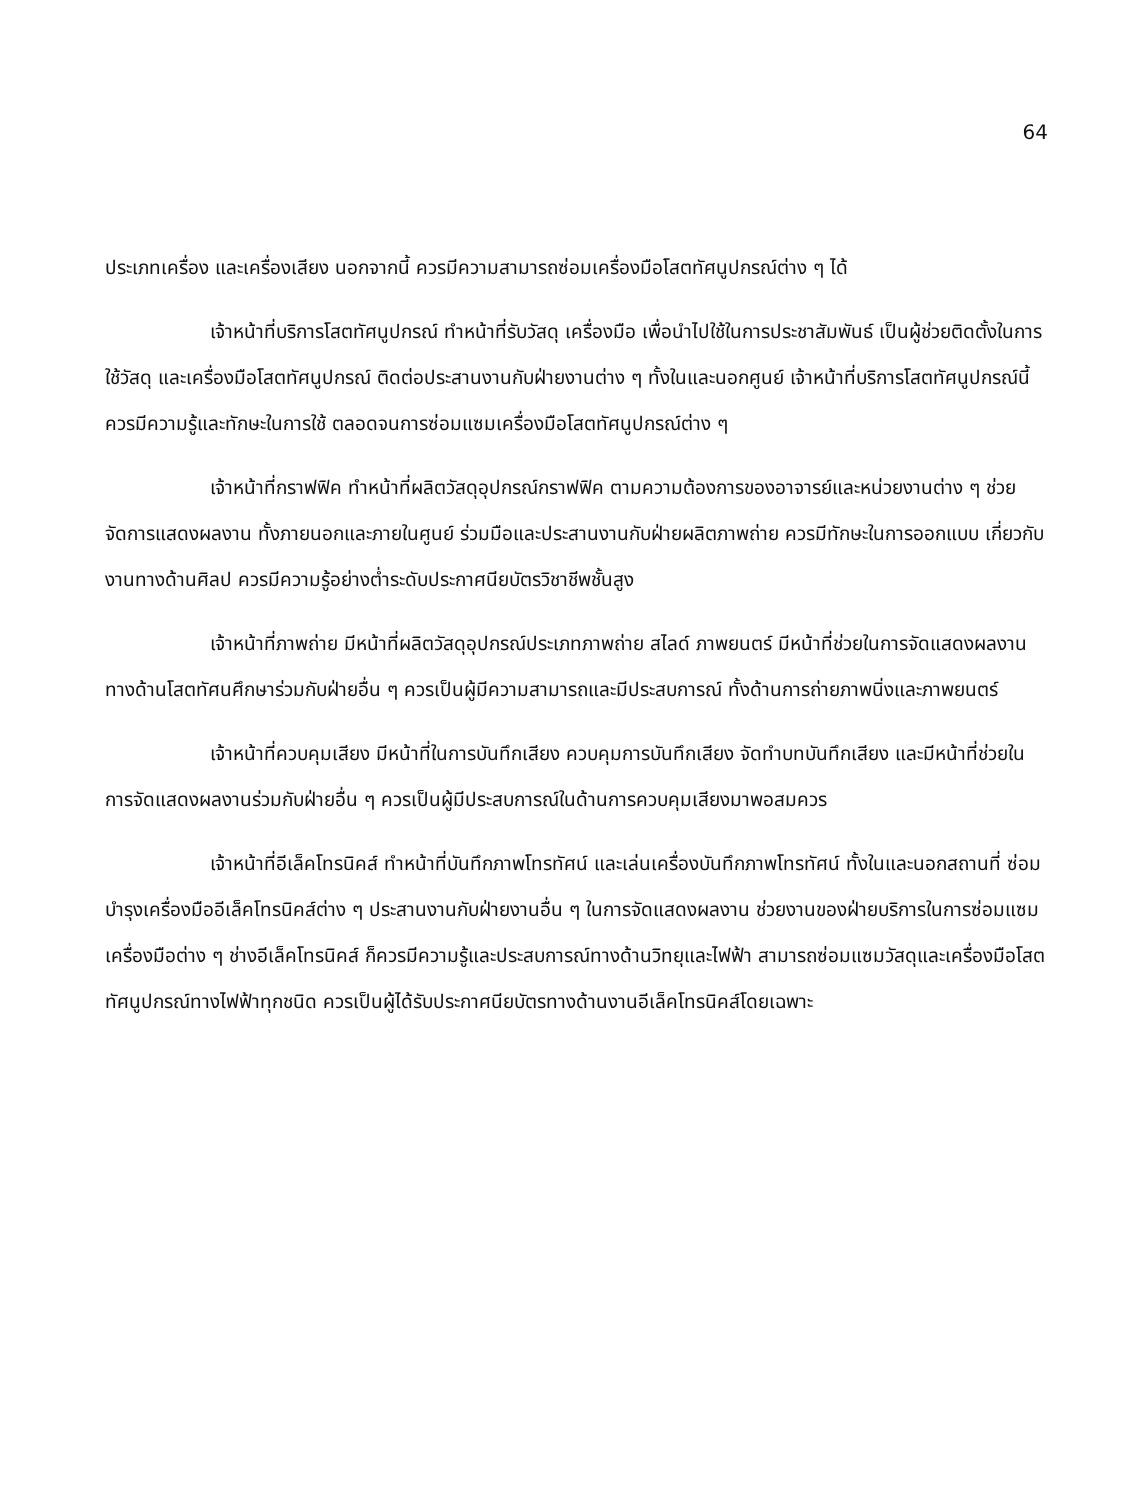64
ประเภทเครื่อง และเครื่องเสียง นอกจากนี้ ควรมีความสามารถซ่อมเครื่องมือโสตทัศนูปกรณ์ต่าง ๆ ได้
เจ้าหน้าที่บริการโสตทัศนูปกรณ์ ทำหน้าที่รับวัสดุ เครื่องมือ เพื่อนำไปใช้ในการประชาสัมพันธ์ เป็นผู้ช่วยติดตั้งในการใช้วัสดุ และเครื่องมือโสตทัศนูปกรณ์ ติดต่อประสานงานกับฝ่ายงานต่าง ๆ ทั้งในและนอกศูนย์ เจ้าหน้าที่บริการโสตทัศนูปกรณ์นี้ควรมีความรู้และทักษะในการใช้ ตลอดจนการซ่อมแซมเครื่องมือโสตทัศนูปกรณ์ต่าง ๆ
เจ้าหน้าที่กราฟฟิค ทำหน้าที่ผลิตวัสดุอุปกรณ์กราฟฟิค ตามความต้องการของอาจารย์และหน่วยงานต่าง ๆ ช่วยจัดการแสดงผลงาน ทั้งภายนอกและภายในศูนย์ ร่วมมือและประสานงานกับฝ่ายผลิตภาพถ่าย ควรมีทักษะในการออกแบบ เกี่ยวกับงานทางด้านศิลป ควรมีความรู้อย่างต่ำระดับประกาศนียบัตรวิชาชีพชั้นสูง
เจ้าหน้าที่ภาพถ่าย มีหน้าที่ผลิตวัสดุอุปกรณ์ประเภทภาพถ่าย สไลด์ ภาพยนตร์ มีหน้าที่ช่วยในการจัดแสดงผลงาน ทางด้านโสตทัศนศึกษาร่วมกับฝ่ายอื่น ๆ ควรเป็นผู้มีความสามารถและมีประสบการณ์ ทั้งด้านการถ่ายภาพนิ่งและภาพยนตร์
เจ้าหน้าที่ควบคุมเสียง มีหน้าที่ในการบันทึกเสียง ควบคุมการบันทึกเสียง จัดทำบทบันทึกเสียง และมีหน้าที่ช่วยในการจัดแสดงผลงานร่วมกับฝ่ายอื่น ๆ ควรเป็นผู้มีประสบการณ์ในด้านการควบคุมเสียงมาพอสมควร
เจ้าหน้าที่อีเล็คโทรนิคส์ ทำหน้าที่บันทึกภาพโทรทัศน์ และเล่นเครื่องบันทึกภาพโทรทัศน์ ทั้งในและนอกสถานที่ ซ่อมบำรุงเครื่องมืออีเล็คโทรนิคส์ต่าง ๆ ประสานงานกับฝ่ายงานอื่น ๆ ในการจัดแสดงผลงาน ช่วยงานของฝ่ายบริการในการซ่อมแซมเครื่องมือต่าง ๆ ช่างอีเล็คโทรนิคส์ ก็ควรมีความรู้และประสบการณ์ทางด้านวิทยุและไฟฟ้า สามารถซ่อมแซมวัสดุและเครื่องมือโสตทัศนูปกรณ์ทางไฟฟ้าทุกชนิด ควรเป็นผู้ได้รับประกาศนียบัตรทางด้านงานอีเล็คโทรนิคส์โดยเฉพาะ